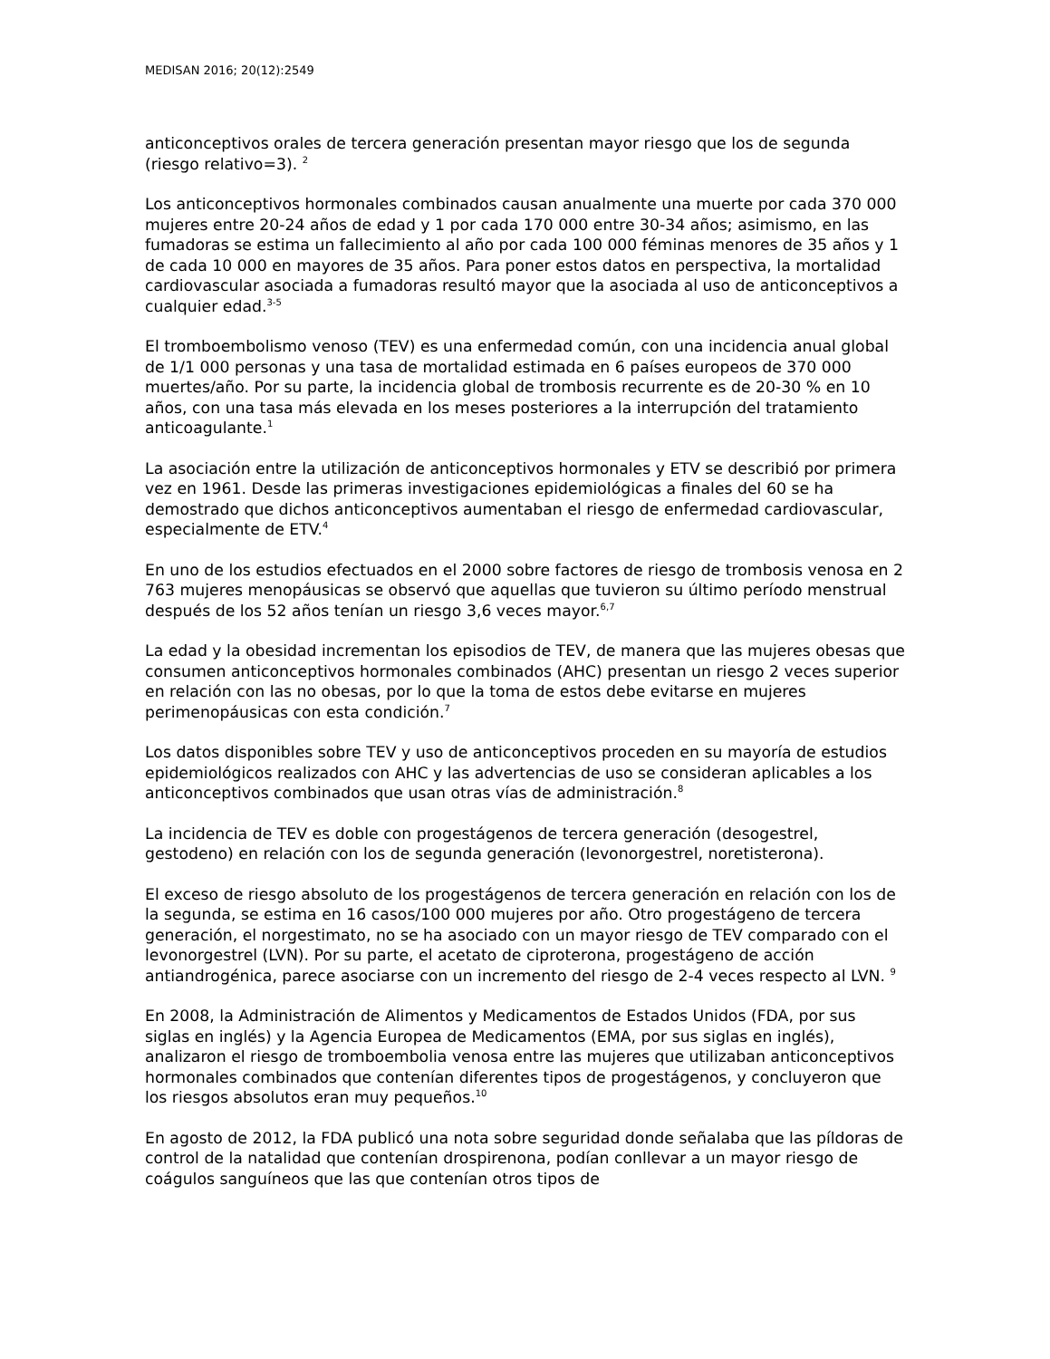MEDISAN 2016; 20(12):2549
anticonceptivos orales de tercera generación presentan mayor riesgo que los de segunda (riesgo relativo=3). <sup>2</sup>
Los anticonceptivos hormonales combinados causan anualmente una muerte por cada 370 000 mujeres entre 20-24 años de edad y 1 por cada 170 000 entre 30-34 años; asimismo, en las fumadoras se estima un fallecimiento al año por cada 100 000 féminas menores de 35 años y 1 de cada 10 000 en mayores de 35 años. Para poner estos datos en perspectiva, la mortalidad cardiovascular asociada a fumadoras resultó mayor que la asociada al uso de anticonceptivos a cualquier edad.<sup>3-5</sup>
El tromboembolismo venoso (TEV) es una enfermedad común, con una incidencia anual global de 1/1 000 personas y una tasa de mortalidad estimada en 6 países europeos de 370 000 muertes/año. Por su parte, la incidencia global de trombosis recurrente es de 20-30 % en 10 años, con una tasa más elevada en los meses posteriores a la interrupción del tratamiento anticoagulante.<sup>1</sup>
La asociación entre la utilización de anticonceptivos hormonales y ETV se describió por primera vez en 1961. Desde las primeras investigaciones epidemiológicas a finales del 60 se ha demostrado que dichos anticonceptivos aumentaban el riesgo de enfermedad cardiovascular, especialmente de ETV.<sup>4</sup>
En uno de los estudios efectuados en el 2000 sobre factores de riesgo de trombosis venosa en 2 763 mujeres menopáusicas se observó que aquellas que tuvieron su último período menstrual después de los 52 años tenían un riesgo 3,6 veces mayor.<sup>6,7</sup>
La edad y la obesidad incrementan los episodios de TEV, de manera que las mujeres obesas que consumen anticonceptivos hormonales combinados (AHC) presentan un riesgo 2 veces superior en relación con las no obesas, por lo que la toma de estos debe evitarse en mujeres perimenopáusicas con esta condición.<sup>7</sup>
Los datos disponibles sobre TEV y uso de anticonceptivos proceden en su mayoría de estudios epidemiológicos realizados con AHC y las advertencias de uso se consideran aplicables a los anticonceptivos combinados que usan otras vías de administración.<sup>8</sup>
La incidencia de TEV es doble con progestágenos de tercera generación (desogestrel, gestodeno) en relación con los de segunda generación (levonorgestrel, noretisterona).
El exceso de riesgo absoluto de los progestágenos de tercera generación en relación con los de la segunda, se estima en 16 casos/100 000 mujeres por año. Otro progestágeno de tercera generación, el norgestimato, no se ha asociado con un mayor riesgo de TEV comparado con el levonorgestrel (LVN). Por su parte, el acetato de ciproterona, progestágeno de acción antiandrogénica, parece asociarse con un incremento del riesgo de 2-4 veces respecto al LVN. <sup>9</sup>
En 2008, la Administración de Alimentos y Medicamentos de Estados Unidos (FDA, por sus siglas en inglés) y la Agencia Europea de Medicamentos (EMA, por sus siglas en inglés), analizaron el riesgo de tromboembolia venosa entre las mujeres que utilizaban anticonceptivos hormonales combinados que contenían diferentes tipos de progestágenos, y concluyeron que los riesgos absolutos eran muy pequeños.<sup>10</sup>
En agosto de 2012, la FDA publicó una nota sobre seguridad donde señalaba que las píldoras de control de la natalidad que contenían drospirenona, podían conllevar a un mayor riesgo de coágulos sanguíneos que las que contenían otros tipos de